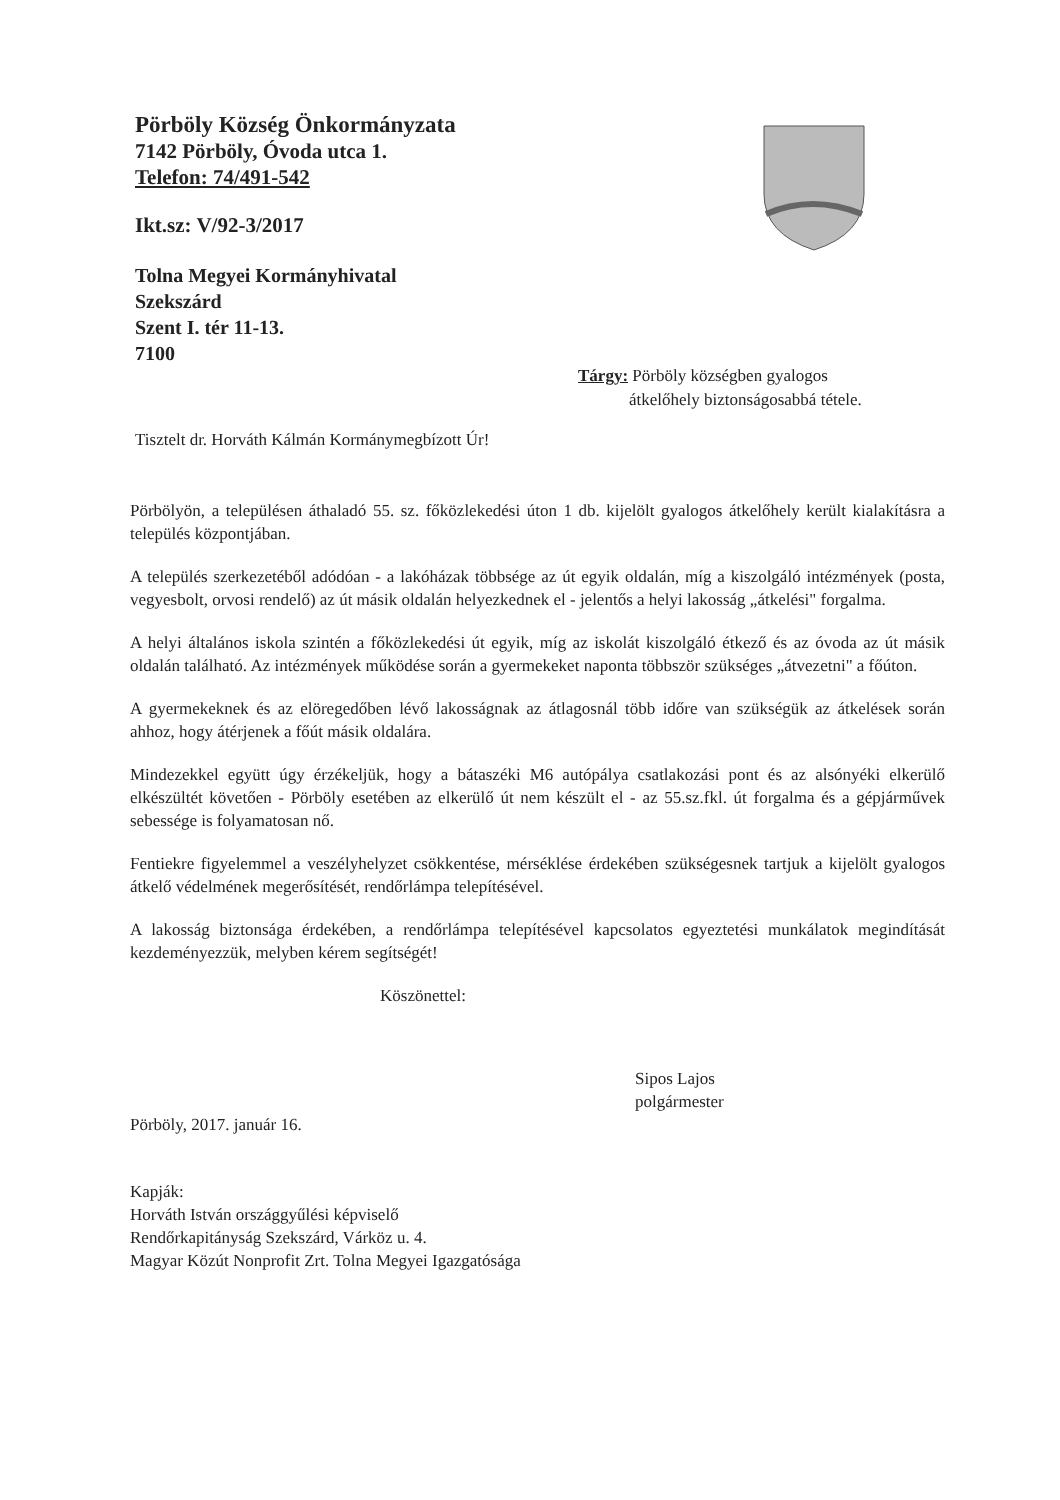Pörböly Község Önkormányzata
7142 Pörböly, Óvoda utca 1.
Telefon: 74/491-542
Ikt.sz: V/92-3/2017
Tolna Megyei Kormányhivatal
Szekszárd
Szent I. tér 11-13.
7100
Tárgy: Pörböly községben gyalogos
átkelőhely biztonságosabbá tétele.
Tisztelt dr. Horváth Kálmán Kormánymegbízott Úr!
Pörbölyön, a településen áthaladó 55. sz. főközlekedési úton 1 db. kijelölt gyalogos átkelőhely került kialakításra a település központjában.
A település szerkezetéből adódóan - a lakóházak többsége az út egyik oldalán, míg a kiszolgáló intézmények (posta, vegyesbolt, orvosi rendelő) az út másik oldalán helyezkednek el - jelentős a helyi lakosság „átkelési" forgalma.
A helyi általános iskola szintén a főközlekedési út egyik, míg az iskolát kiszolgáló étkező és az óvoda az út másik oldalán található. Az intézmények működése során a gyermekeket naponta többször szükséges „átvezetni" a főúton.
A gyermekeknek és az elöregedőben lévő lakosságnak az átlagosnál több időre van szükségük az átkelések során ahhoz, hogy átérjenek a főút másik oldalára.
Mindezekkel együtt úgy érzékeljük, hogy a bátaszéki M6 autópálya csatlakozási pont és az alsónyéki elkerülő elkészültét követően - Pörböly esetében az elkerülő út nem készült el - az 55.sz.fkl. út forgalma és a gépjárművek sebessége is folyamatosan nő.
Fentiekre figyelemmel a veszélyhelyzet csökkentése, mérséklése érdekében szükségesnek tartjuk a kijelölt gyalogos átkelő védelmének megerősítését, rendőrlámpa telepítésével.
A lakosság biztonsága érdekében, a rendőrlámpa telepítésével kapcsolatos egyeztetési munkálatok megindítását kezdeményezzük, melyben kérem segítségét!
Köszönettel:
Sipos Lajos
polgármester
Pörböly, 2017. január 16.
Kapják:
Horváth István országgyűlési képviselő
Rendőrkapitányság Szekszárd, Várköz u. 4.
Magyar Közút Nonprofit Zrt. Tolna Megyei Igazgatósága